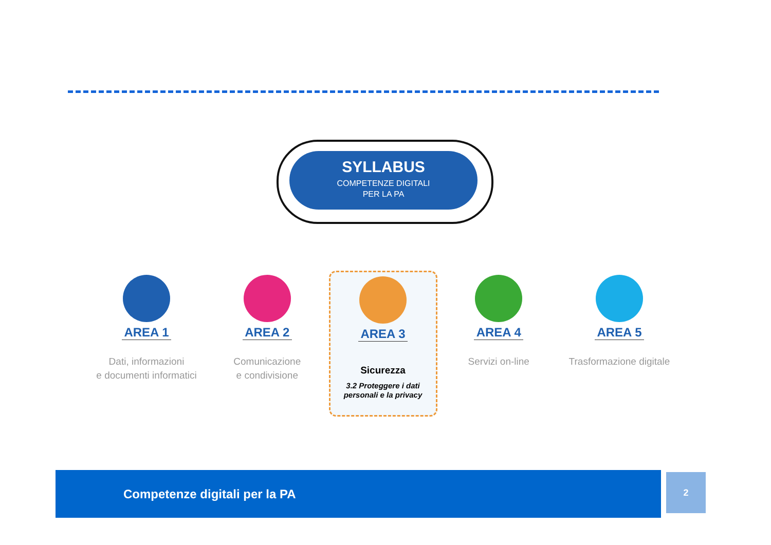SYLLABUS
COMPETENZE DIGITALI
PER LA PA
AREA 1
Dati, informazioni
e documenti informatici
AREA 2
Comunicazione
e condivisione
AREA 3
Sicurezza
3.2 Proteggere i dati
personali e la privacy
AREA 4
Servizi on-line
AREA 5
Trasformazione digitale
Competenze digitali per la PA 2